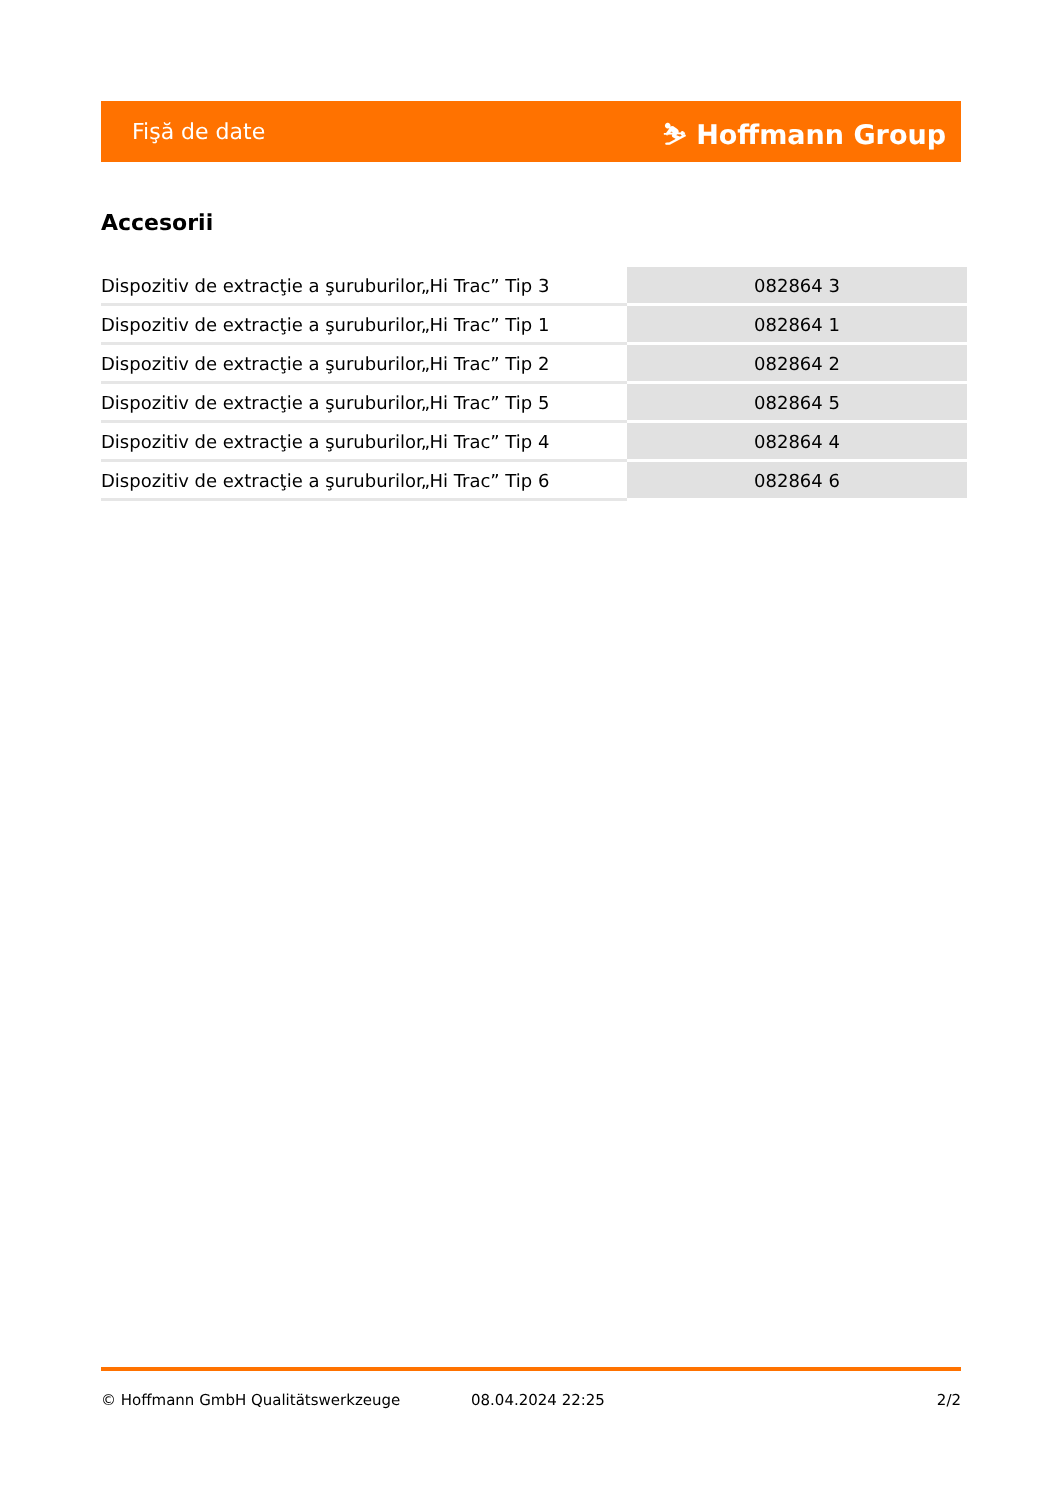Fişă de date ⛷ Hoffmann Group
Accesorii
| Dispozitiv de extracţie a şuruburilor„Hi Trac” Tip 3 | 082864 3 |
| Dispozitiv de extracţie a şuruburilor„Hi Trac” Tip 1 | 082864 1 |
| Dispozitiv de extracţie a şuruburilor„Hi Trac” Tip 2 | 082864 2 |
| Dispozitiv de extracţie a şuruburilor„Hi Trac” Tip 5 | 082864 5 |
| Dispozitiv de extracţie a şuruburilor„Hi Trac” Tip 4 | 082864 4 |
| Dispozitiv de extracţie a şuruburilor„Hi Trac” Tip 6 | 082864 6 |
© Hoffmann GmbH Qualitätswerkzeuge 08.04.2024 22:25 2/2